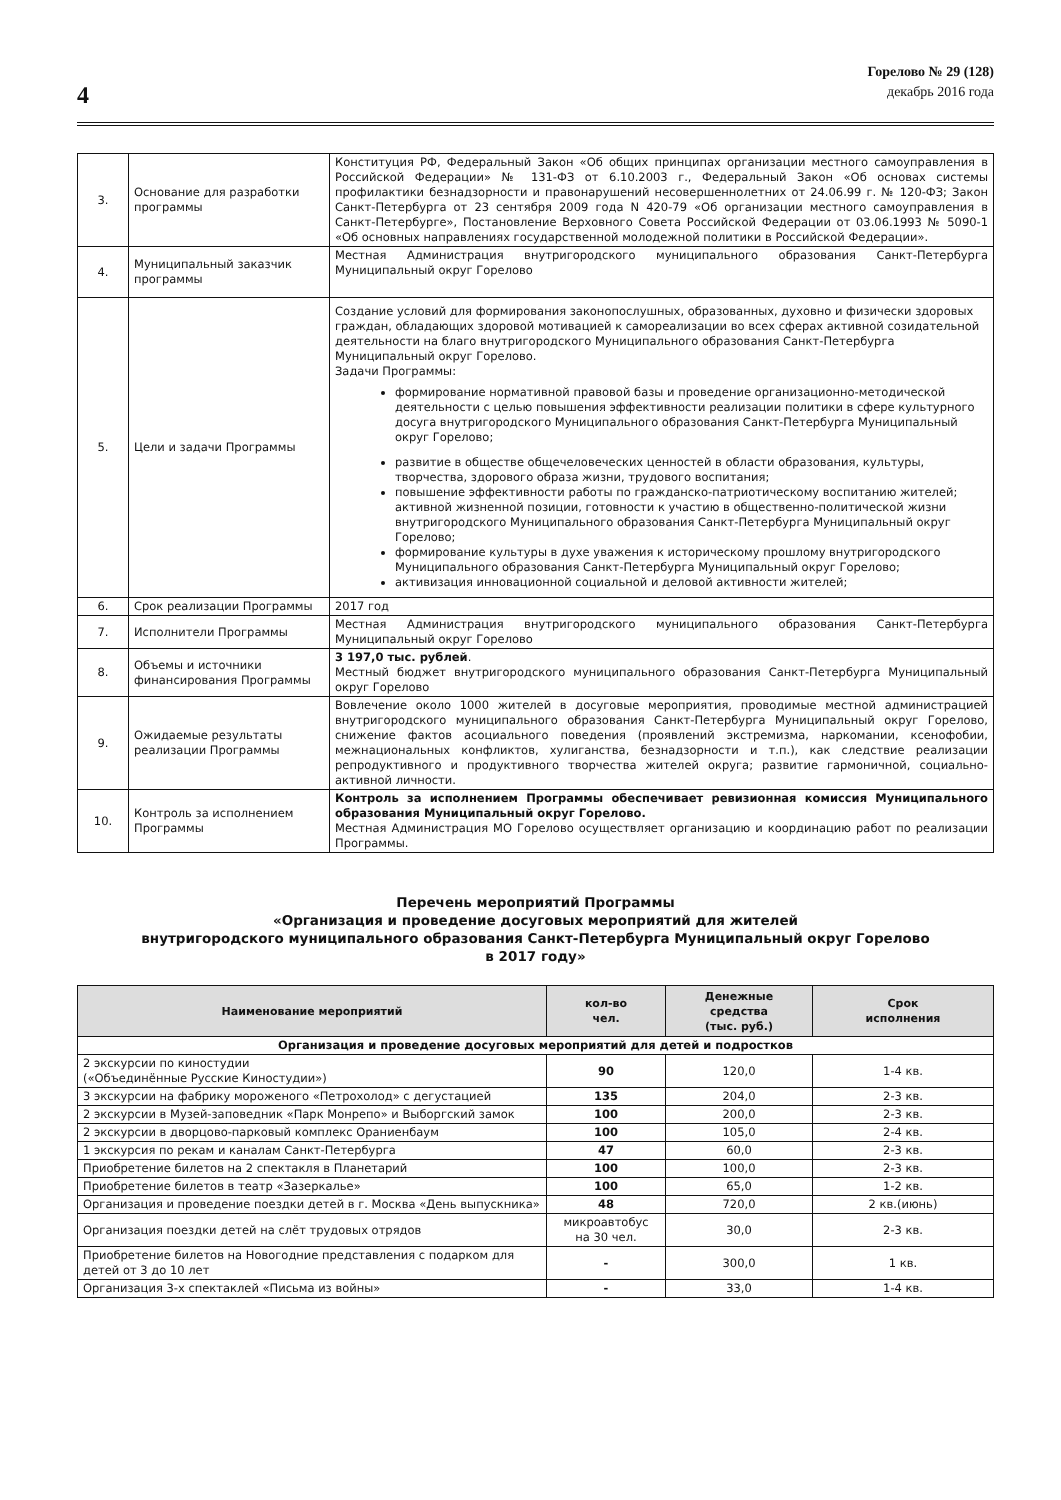4
Горелово № 29 (128)
декабрь 2016 года
| 3. | Основание для разработки программы | Конституция РФ, Федеральный Закон «Об общих принципах организации местного самоуправления в Российской Федерации» № 131-ФЗ от 6.10.2003 г., Федеральный Закон «Об основах системы профилактики безнадзорности и правонарушений несовершеннолетних от 24.06.99 г. № 120-ФЗ; Закон Санкт-Петербурга от 23 сентября 2009 года N 420-79 «Об организации местного самоуправления в Санкт-Петербурге», Постановление Верховного Совета Российской Федерации от 03.06.1993 № 5090-1 «Об основных направлениях государственной молодежной политики в Российской Федерации». |
| 4. | Муниципальный заказчик программы | Местная Администрация внутригородского муниципального образования Санкт-Петербурга Муниципальный округ Горелово |
| 5. | Цели и задачи Программы | Создание условий для формирования законопослушных, образованных, духовно и физически здоровых граждан, обладающих здоровой мотивацией к самореализации во всех сферах активной созидательной деятельности на благо внутригородского Муниципального образования Санкт-Петербурга Муниципальный округ Горелово. Задачи Программы: формирование нормативной правовой базы и проведение организационно-методической деятельности с целью повышения эффективности реализации политики в сфере культурного досуга внутригородского Муниципального образования Санкт-Петербурга Муниципальный округ Горелово; развитие в обществе общечеловеческих ценностей в области образования, культуры, творчества, здорового образа жизни, трудового воспитания; повышение эффективности работы по гражданско-патриотическому воспитанию жителей; активной жизненной позиции, готовности к участию в общественно-политической жизни внутригородского Муниципального образования Санкт-Петербурга Муниципальный округ Горелово; формирование культуры в духе уважения к историческому прошлому внутригородского Муниципального образования Санкт-Петербурга Муниципальный округ Горелово; активизация инновационной социальной и деловой активности жителей; |
| 6. | Срок реализации Программы | 2017 год |
| 7. | Исполнители Программы | Местная Администрация внутригородского муниципального образования Санкт-Петербурга Муниципальный округ Горелово |
| 8. | Объемы и источники финансирования Программы | 3 197,0 тыс. рублей . Местный бюджет внутригородского муниципального образования Санкт-Петербурга Муниципальный округ Горелово |
| 9. | Ожидаемые результаты реализации Программы | Вовлечение около 1000 жителей в досуговые мероприятия, проводимые местной администрацией внутригородского муниципального образования Санкт-Петербурга Муниципальный округ Горелово, снижение фактов асоциального поведения (проявлений экстремизма, наркомании, ксенофобии, межнациональных конфликтов, хулиганства, безнадзорности и т.п.), как следствие реализации репродуктивного и продуктивного творчества жителей округа; развитие гармоничной, социально-активной личности. |
| 10. | Контроль за исполнением Программы | Контроль за исполнением Программы обеспечивает ревизионная комиссия Муниципального образования Муниципальный округ Горелово. Местная Администрация МО Горелово осуществляет организацию и координацию работ по реализации Программы. |
Перечень мероприятий Программы
«Организация и проведение досуговых мероприятий для жителей
внутригородского муниципального образования Санкт-Петербурга Муниципальный округ Горелово
в 2017 году»
| Наименование мероприятий | кол-во чел. | Денежные средства (тыс. руб.) | Срок исполнения |
| --- | --- | --- | --- |
| Организация и проведение досуговых мероприятий для детей и подростков | | | |
| 2 экскурсии по киностудии («Объединённые Русские Киностудии») | 90 | 120,0 | 1-4 кв. |
| 3 экскурсии на фабрику мороженого «Петрохолод» с дегустацией | 135 | 204,0 | 2-3 кв. |
| 2 экскурсии в Музей-заповедник «Парк Монрепо» и Выборгский замок | 100 | 200,0 | 2-3 кв. |
| 2 экскурсии в дворцово-парковый комплекс Ораниенбаум | 100 | 105,0 | 2-4 кв. |
| 1 экскурсия по рекам и каналам Санкт-Петербурга | 47 | 60,0 | 2-3 кв. |
| Приобретение билетов на 2 спектакля в Планетарий | 100 | 100,0 | 2-3 кв. |
| Приобретение билетов в театр «Зазеркалье» | 100 | 65,0 | 1-2 кв. |
| Организация и проведение поездки детей в г. Москва «День выпускника» | 48 | 720,0 | 2 кв.(июнь) |
| Организация поездки детей на слёт трудовых отрядов | микроавтобус на 30 чел. | 30,0 | 2-3 кв. |
| Приобретение билетов на Новогодние представления с подарком для детей от 3 до 10 лет | - | 300,0 | 1 кв. |
| Организация 3-х спектаклей «Письма из войны» | - | 33,0 | 1-4 кв. |